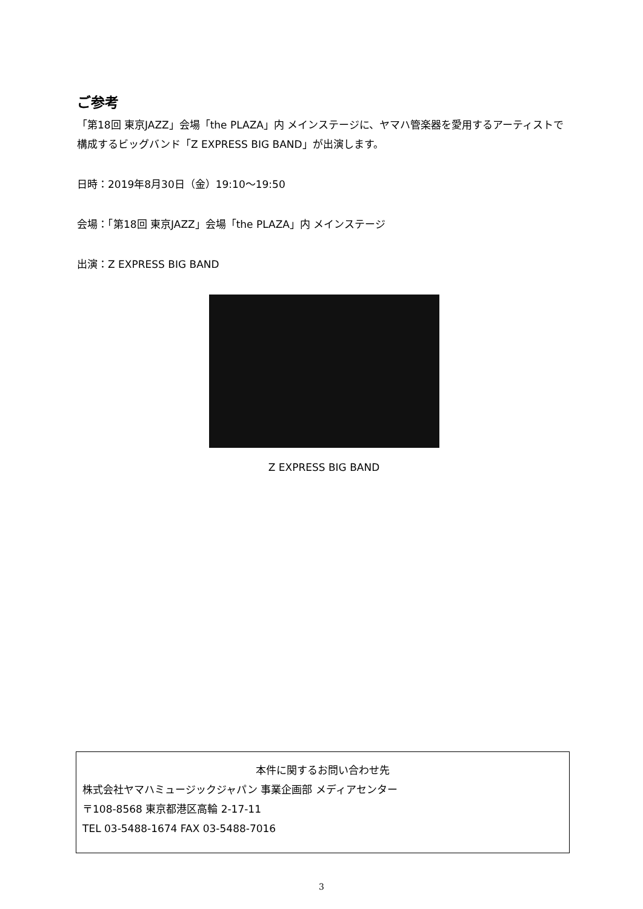ご参考
「第18回 東京JAZZ」会場「the PLAZA」内 メインステージに、ヤマハ管楽器を愛用するアーティストで構成するビッグバンド「Z EXPRESS BIG BAND」が出演します。
日時：2019年8月30日（金）19:10～19:50
会場：「第18回 東京JAZZ」会場「the PLAZA」内 メインステージ
出演：Z EXPRESS BIG BAND
Z EXPRESS BIG BAND
本件に関するお問い合わせ先
株式会社ヤマハミュージックジャパン 事業企画部 メディアセンター
〒108-8568 東京都港区高輪 2-17-11
TEL 03-5488-1674 FAX 03-5488-7016
3